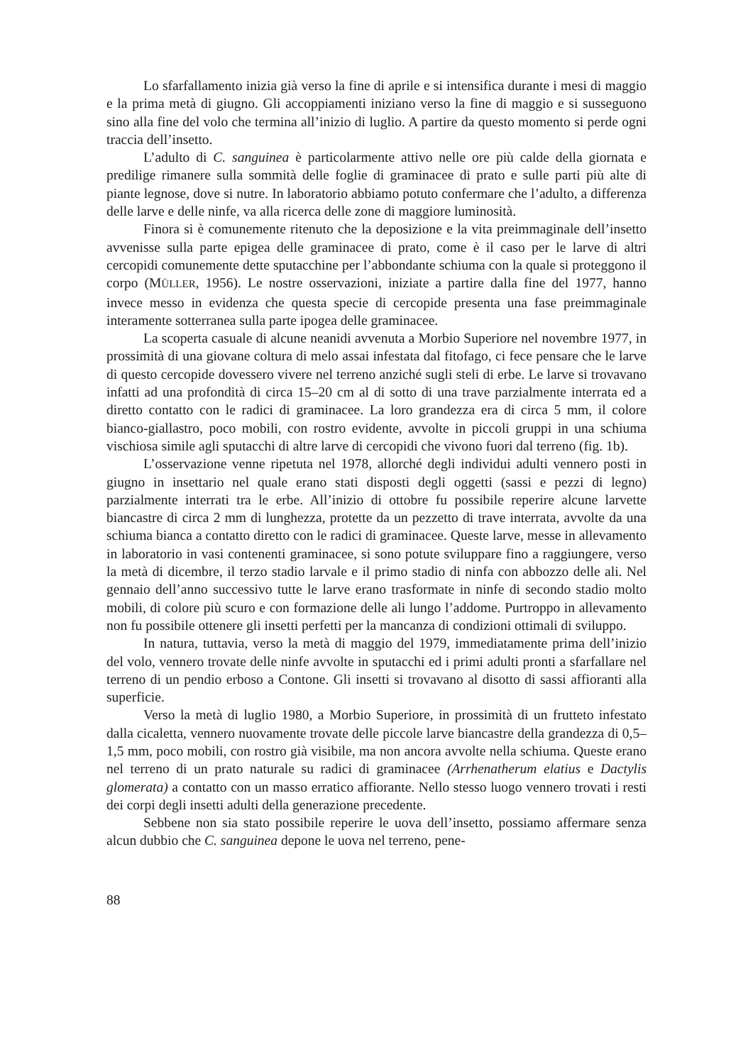Lo sfarfallamento inizia già verso la fine di aprile e si intensifica durante i mesi di maggio e la prima metà di giugno. Gli accoppiamenti iniziano verso la fine di maggio e si susseguono sino alla fine del volo che termina all’inizio di luglio. A partire da questo momento si perde ogni traccia dell’insetto.
L’adulto di C. sanguinea è particolarmente attivo nelle ore più calde della giornata e predilige rimanere sulla sommità delle foglie di graminacee di prato e sulle parti più alte di piante legnose, dove si nutre. In laboratorio abbiamo potuto confermare che l’adulto, a differenza delle larve e delle ninfe, va alla ricerca delle zone di maggiore luminosità.
Finora si è comunemente ritenuto che la deposizione e la vita preimmaginale dell’insetto avvenisse sulla parte epigea delle graminacee di prato, come è il caso per le larve di altri cercopidi comunemente dette sputacchine per l’abbondante schiuma con la quale si proteggono il corpo (MÜLLER, 1956). Le nostre osservazioni, iniziate a partire dalla fine del 1977, hanno invece messo in evidenza che questa specie di cercopide presenta una fase preimmaginale interamente sotterranea sulla parte ipogea delle graminacee.
La scoperta casuale di alcune neanidi avvenuta a Morbio Superiore nel novembre 1977, in prossimità di una giovane coltura di melo assai infestata dal fitofago, ci fece pensare che le larve di questo cercopide dovessero vivere nel terreno anziché sugli steli di erbe. Le larve si trovavano infatti ad una profondità di circa 15–20 cm al di sotto di una trave parzialmente interrata ed a diretto contatto con le radici di graminacee. La loro grandezza era di circa 5 mm, il colore bianco-giallastro, poco mobili, con rostro evidente, avvolte in piccoli gruppi in una schiuma vischiosa simile agli sputacchi di altre larve di cercopidi che vivono fuori dal terreno (fig. 1b).
L’osservazione venne ripetuta nel 1978, allorché degli individui adulti vennero posti in giugno in insettario nel quale erano stati disposti degli oggetti (sassi e pezzi di legno) parzialmente interrati tra le erbe. All’inizio di ottobre fu possibile reperire alcune larvette biancastre di circa 2 mm di lunghezza, protette da un pezzetto di trave interrata, avvolte da una schiuma bianca a contatto diretto con le radici di graminacee. Queste larve, messe in allevamento in laboratorio in vasi contenenti graminacee, si sono potute sviluppare fino a raggiungere, verso la metà di dicembre, il terzo stadio larvale e il primo stadio di ninfa con abbozzo delle ali. Nel gennaio dell’anno successivo tutte le larve erano trasformate in ninfe di secondo stadio molto mobili, di colore più scuro e con formazione delle ali lungo l’addome. Purtroppo in allevamento non fu possibile ottenere gli insetti perfetti per la mancanza di condizioni ottimali di sviluppo.
In natura, tuttavia, verso la metà di maggio del 1979, immediatamente prima dell’inizio del volo, vennero trovate delle ninfe avvolte in sputacchi ed i primi adulti pronti a sfarfallare nel terreno di un pendio erboso a Contone. Gli insetti si trovavano al disotto di sassi affioranti alla superficie.
Verso la metà di luglio 1980, a Morbio Superiore, in prossimità di un frutteto infestato dalla cicaletta, vennero nuovamente trovate delle piccole larve biancastre della grandezza di 0,5–1,5 mm, poco mobili, con rostro già visibile, ma non ancora avvolte nella schiuma. Queste erano nel terreno di un prato naturale su radici di graminacee (Arrhenatherum elatius e Dactylis glomerata) a contatto con un masso erratico affiorante. Nello stesso luogo vennero trovati i resti dei corpi degli insetti adulti della generazione precedente.
Sebbene non sia stato possibile reperire le uova dell’insetto, possiamo affermare senza alcun dubbio che C. sanguinea depone le uova nel terreno, pene-
88